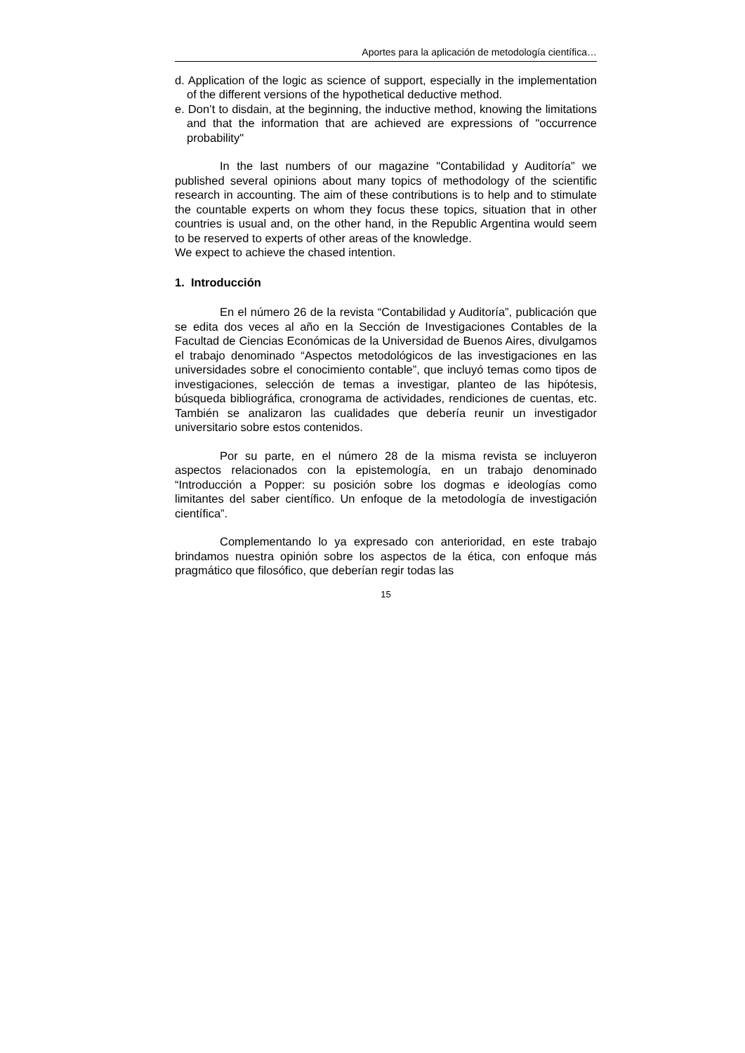Aportes para la aplicación de metodología científica…
d. Application of the logic as science of support, especially in the implementation of the different versions of the hypothetical deductive method.
e. Don’t to disdain, at the beginning, the inductive method, knowing the limitations and that the information that are achieved are expressions of "occurrence probability"
In the last numbers of our magazine "Contabilidad y Auditoría” we published several opinions about many topics of methodology of the scientific research in accounting. The aim of these contributions is to help and to stimulate the countable experts on whom they focus these topics, situation that in other countries is usual and, on the other hand, in the Republic Argentina would seem to be reserved to experts of other areas of the knowledge.
We expect to achieve the chased intention.
1. Introducción
En el número 26 de la revista “Contabilidad y Auditoría”, publicación que se edita dos veces al año en la Sección de Investigaciones Contables de la Facultad de Ciencias Económicas de la Universidad de Buenos Aires, divulgamos el trabajo denominado “Aspectos metodológicos de las investigaciones en las universidades sobre el conocimiento contable”, que incluyó temas como tipos de investigaciones, selección de temas a investigar, planteo de las hipótesis, búsqueda bibliográfica, cronograma de actividades, rendiciones de cuentas, etc. También se analizaron las cualidades que debería reunir un investigador universitario sobre estos contenidos.
Por su parte, en el número 28 de la misma revista se incluyeron aspectos relacionados con la epistemología, en un trabajo denominado “Introducción a Popper: su posición sobre los dogmas e ideologías como limitantes del saber científico. Un enfoque de la metodología de investigación científica”.
Complementando lo ya expresado con anterioridad, en este trabajo brindamos nuestra opinión sobre los aspectos de la ética, con enfoque más pragmático que filosófico, que deberían regir todas las
15